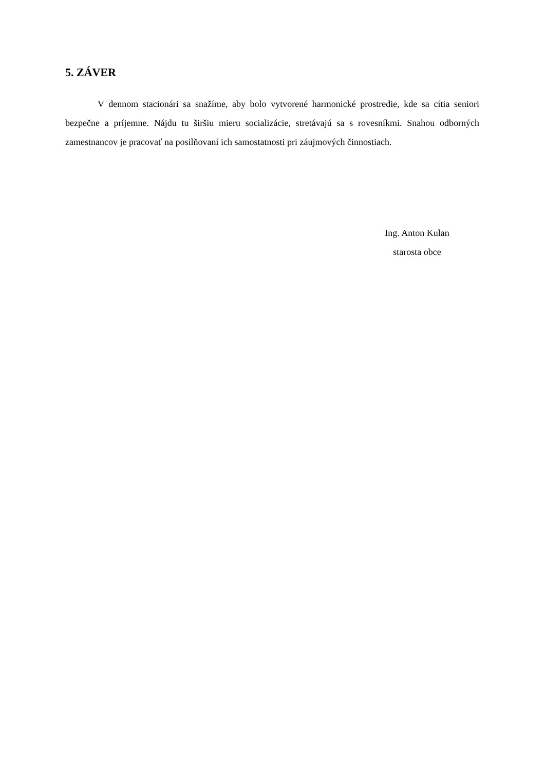5. ZÁVER
V dennom stacionári sa snažíme, aby bolo vytvorené harmonické prostredie, kde sa cítia seniori bezpečne a príjemne. Nájdu tu širšiu mieru socializácie, stretávajú sa s rovesníkmi. Snahou odborných zamestnancov je pracovať na posilňovaní ich samostatnosti pri záujmových činnostiach.
Ing. Anton Kulan
starosta obce